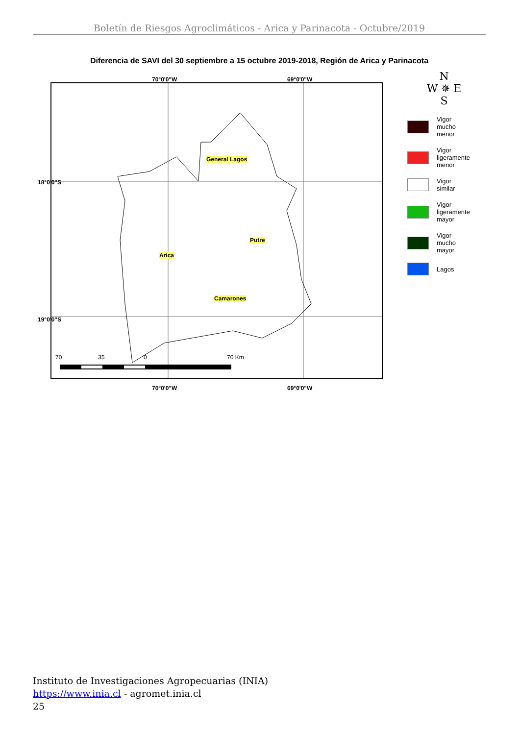Boletín de Riesgos Agroclimáticos - Arica y Parinacota - Octubre/2019
Diferencia de SAVI del 30 septiembre a 15 octubre 2019-2018, Región de Arica y Parinacota
General Lagos
Putre
Arica
Camarones
70 35 0 70 Km
N
W ✵ E
S
Vigor
mucho
menor
Vigor
ligeramente
menor
Vigor
similar
Vigor
ligeramente
mayor
Vigor
mucho
mayor
Lagos
70°0'0"W 69°0'0"W
70°0'0"W 69°0'0"W
18°0'0"S
19°0'0"S
Instituto de Investigaciones Agropecuarias (INIA)
https://www.inia.cl - agromet.inia.cl
25